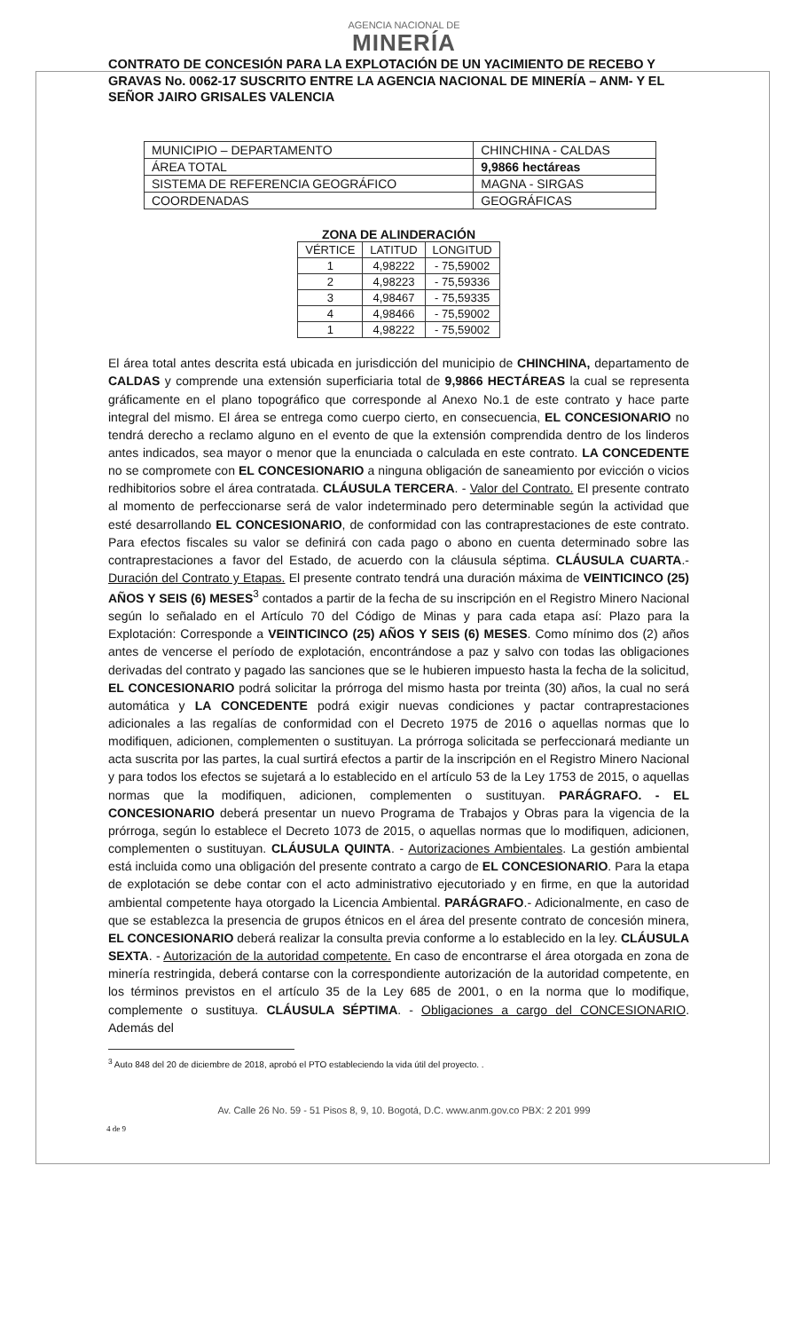AGENCIA NACIONAL DE
MINERÍA
CONTRATO DE CONCESIÓN PARA LA EXPLOTACIÓN DE UN YACIMIENTO DE RECEBO Y GRAVAS No. 0062-17 SUSCRITO ENTRE LA AGENCIA NACIONAL DE MINERÍA – ANM- Y EL SEÑOR JAIRO GRISALES VALENCIA
| MUNICIPIO – DEPARTAMENTO | CHINCHINA - CALDAS |
| ÁREA TOTAL | 9,9866 hectáreas |
| SISTEMA DE REFERENCIA GEOGRÁFICO | MAGNA - SIRGAS |
| COORDENADAS | GEOGRÁFICAS |
ZONA DE ALINDERACIÓN
| VÉRTICE | LATITUD | LONGITUD |
| --- | --- | --- |
| 1 | 4,98222 | - 75,59002 |
| 2 | 4,98223 | - 75,59336 |
| 3 | 4,98467 | - 75,59335 |
| 4 | 4,98466 | - 75,59002 |
| 1 | 4,98222 | - 75,59002 |
El área total antes descrita está ubicada en jurisdicción del municipio de CHINCHINA, departamento de CALDAS y comprende una extensión superficiaria total de 9,9866 HECTÁREAS la cual se representa gráficamente en el plano topográfico que corresponde al Anexo No.1 de este contrato y hace parte integral del mismo. El área se entrega como cuerpo cierto, en consecuencia, EL CONCESIONARIO no tendrá derecho a reclamo alguno en el evento de que la extensión comprendida dentro de los linderos antes indicados, sea mayor o menor que la enunciada o calculada en este contrato. LA CONCEDENTE no se compromete con EL CONCESIONARIO a ninguna obligación de saneamiento por evicción o vicios redhibitorios sobre el área contratada. CLÁUSULA TERCERA. - Valor del Contrato. El presente contrato al momento de perfeccionarse será de valor indeterminado pero determinable según la actividad que esté desarrollando EL CONCESIONARIO, de conformidad con las contraprestaciones de este contrato. Para efectos fiscales su valor se definirá con cada pago o abono en cuenta determinado sobre las contraprestaciones a favor del Estado, de acuerdo con la cláusula séptima. CLÁUSULA CUARTA.- Duración del Contrato y Etapas. El presente contrato tendrá una duración máxima de VEINTICINCO (25) AÑOS Y SEIS (6) MESES<sup>3</sup> contados a partir de la fecha de su inscripción en el Registro Minero Nacional según lo señalado en el Artículo 70 del Código de Minas y para cada etapa así: Plazo para la Explotación: Corresponde a VEINTICINCO (25) AÑOS Y SEIS (6) MESES. Como mínimo dos (2) años antes de vencerse el período de explotación, encontrándose a paz y salvo con todas las obligaciones derivadas del contrato y pagado las sanciones que se le hubieren impuesto hasta la fecha de la solicitud, EL CONCESIONARIO podrá solicitar la prórroga del mismo hasta por treinta (30) años, la cual no será automática y LA CONCEDENTE podrá exigir nuevas condiciones y pactar contraprestaciones adicionales a las regalías de conformidad con el Decreto 1975 de 2016 o aquellas normas que lo modifiquen, adicionen, complementen o sustituyan. La prórroga solicitada se perfeccionará mediante un acta suscrita por las partes, la cual surtirá efectos a partir de la inscripción en el Registro Minero Nacional y para todos los efectos se sujetará a lo establecido en el artículo 53 de la Ley 1753 de 2015, o aquellas normas que la modifiquen, adicionen, complementen o sustituyan. PARÁGRAFO. - EL CONCESIONARIO deberá presentar un nuevo Programa de Trabajos y Obras para la vigencia de la prórroga, según lo establece el Decreto 1073 de 2015, o aquellas normas que lo modifiquen, adicionen, complementen o sustituyan. CLÁUSULA QUINTA. - Autorizaciones Ambientales. La gestión ambiental está incluida como una obligación del presente contrato a cargo de EL CONCESIONARIO. Para la etapa de explotación se debe contar con el acto administrativo ejecutoriado y en firme, en que la autoridad ambiental competente haya otorgado la Licencia Ambiental. PARÁGRAFO.- Adicionalmente, en caso de que se establezca la presencia de grupos étnicos en el área del presente contrato de concesión minera, EL CONCESIONARIO deberá realizar la consulta previa conforme a lo establecido en la ley. CLÁUSULA SEXTA. - Autorización de la autoridad competente. En caso de encontrarse el área otorgada en zona de minería restringida, deberá contarse con la correspondiente autorización de la autoridad competente, en los términos previstos en el artículo 35 de la Ley 685 de 2001, o en la norma que lo modifique, complemente o sustituya. CLÁUSULA SÉPTIMA. - Obligaciones a cargo del CONCESIONARIO. Además del
<sup>3</sup> Auto 848 del 20 de diciembre de 2018, aprobó el PTO estableciendo la vida útil del proyecto. .
Av. Calle 26 No. 59 - 51 Pisos 8, 9, 10. Bogotá, D.C. www.anm.gov.co PBX: 2 201 999
4 de 9